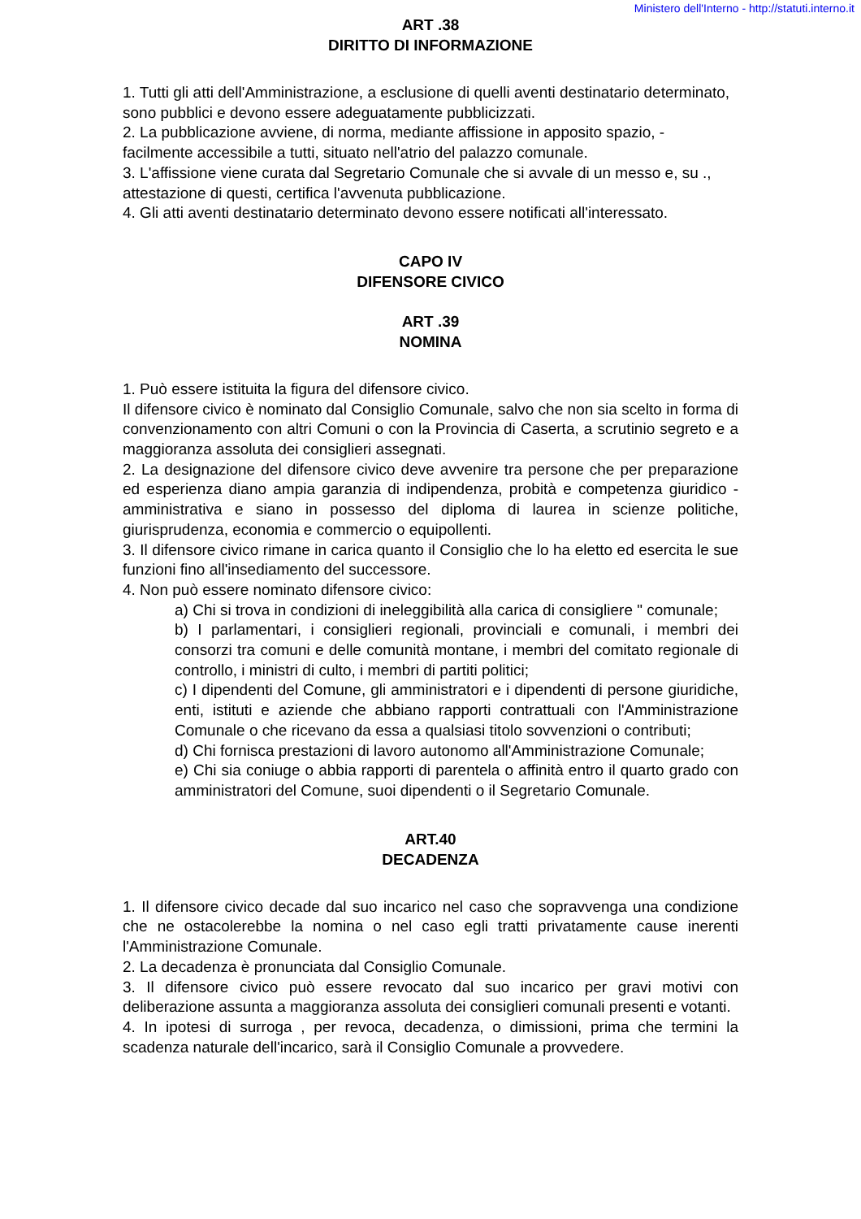Ministero dell'Interno - http://statuti.interno.it
ART .38
DIRITTO DI INFORMAZIONE
1. Tutti gli atti dell'Amministrazione, a esclusione di quelli aventi destinatario determinato, sono pubblici e devono essere adeguatamente pubblicizzati.
2. La pubblicazione avviene, di norma, mediante affissione in apposito spazio, - facilmente accessibile a tutti, situato nell'atrio del palazzo comunale.
3. L'affissione viene curata dal Segretario Comunale che si avvale di un messo e, su ., attestazione di questi, certifica l'avvenuta pubblicazione.
4. Gli atti aventi destinatario determinato devono essere notificati all'interessato.
CAPO IV
DIFENSORE CIVICO
ART .39
NOMINA
1. Può essere istituita la figura del difensore civico.
Il difensore civico è nominato dal Consiglio Comunale, salvo che non sia scelto in forma di convenzionamento con altri Comuni o con la Provincia di Caserta, a scrutinio segreto e a maggioranza assoluta dei consiglieri assegnati.
2. La designazione del difensore civico deve avvenire tra persone che per preparazione ed esperienza diano ampia garanzia di indipendenza, probità e competenza giuridico - amministrativa e siano in possesso del diploma di laurea in scienze politiche, giurisprudenza, economia e commercio o equipollenti.
3. Il difensore civico rimane in carica quanto il Consiglio che lo ha eletto ed esercita le sue funzioni fino all'insediamento del successore.
4. Non può essere nominato difensore civico:
a) Chi si trova in condizioni di ineleggibilità alla carica di consigliere " comunale;
b) I parlamentari, i consiglieri regionali, provinciali e comunali, i membri dei consorzi tra comuni e delle comunità montane, i membri del comitato regionale di controllo, i ministri di culto, i membri di partiti politici;
c) I dipendenti del Comune, gli amministratori e i dipendenti di persone giuridiche, enti, istituti e aziende che abbiano rapporti contrattuali con l'Amministrazione Comunale o che ricevano da essa a qualsiasi titolo sovvenzioni o contributi;
d) Chi fornisca prestazioni di lavoro autonomo all'Amministrazione Comunale;
e) Chi sia coniuge o abbia rapporti di parentela o affinità entro il quarto grado con amministratori del Comune, suoi dipendenti o il Segretario Comunale.
ART.40
DECADENZA
1. Il difensore civico decade dal suo incarico nel caso che sopravvenga una condizione che ne ostacolerebbe la nomina o nel caso egli tratti privatamente cause inerenti l'Amministrazione Comunale.
2. La decadenza è pronunciata dal Consiglio Comunale.
3. Il difensore civico può essere revocato dal suo incarico per gravi motivi con deliberazione assunta a maggioranza assoluta dei consiglieri comunali presenti e votanti.
4. In ipotesi di surroga , per revoca, decadenza, o dimissioni, prima che termini la scadenza naturale dell'incarico, sarà il Consiglio Comunale a provvedere.